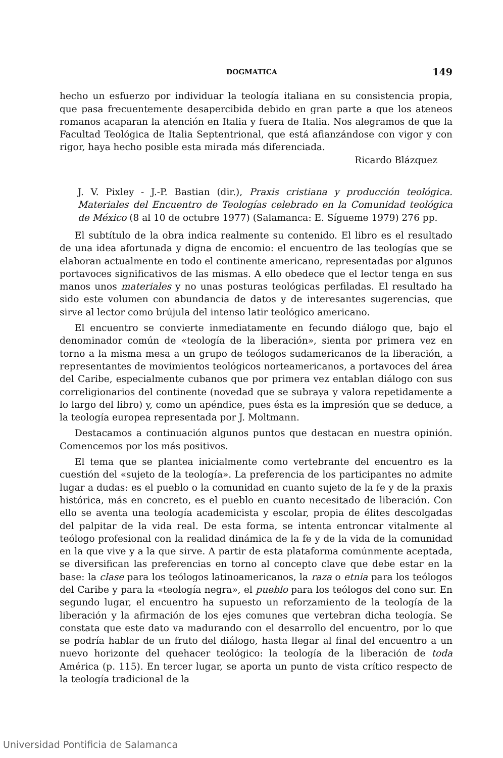DOGMATICA 149
hecho un esfuerzo por individuar la teología italiana en su consistencia propia, que pasa frecuentemente desapercibida debido en gran parte a que los ateneos romanos acaparan la atención en Italia y fuera de Italia. Nos alegramos de que la Facultad Teológica de Italia Septentrional, que está afianzándose con vigor y con rigor, haya hecho posible esta mirada más diferenciada.
Ricardo Blázquez
J. V. Pixley - J.-P. Bastian (dir.), Praxis cristiana y producción teológica. Materiales del Encuentro de Teologías celebrado en la Comunidad teológica de México (8 al 10 de octubre 1977) (Salamanca: E. Sígueme 1979) 276 pp.
El subtítulo de la obra indica realmente su contenido. El libro es el resultado de una idea afortunada y digna de encomio: el encuentro de las teologías que se elaboran actualmente en todo el continente americano, representadas por algunos portavoces significativos de las mismas. A ello obedece que el lector tenga en sus manos unos materiales y no unas posturas teológicas perfiladas. El resultado ha sido este volumen con abundancia de datos y de interesantes sugerencias, que sirve al lector como brújula del intenso latir teológico americano.
El encuentro se convierte inmediatamente en fecundo diálogo que, bajo el denominador común de «teología de la liberación», sienta por primera vez en torno a la misma mesa a un grupo de teólogos sudamericanos de la liberación, a representantes de movimientos teológicos norteamericanos, a portavoces del área del Caribe, especialmente cubanos que por primera vez entablan diálogo con sus correligionarios del continente (novedad que se subraya y valora repetidamente a lo largo del libro) y, como un apéndice, pues ésta es la impresión que se deduce, a la teología europea representada por J. Moltmann.
Destacamos a continuación algunos puntos que destacan en nuestra opinión. Comencemos por los más positivos.
El tema que se plantea inicialmente como vertebrante del encuentro es la cuestión del «sujeto de la teología». La preferencia de los participantes no admite lugar a dudas: es el pueblo o la comunidad en cuanto sujeto de la fe y de la praxis histórica, más en concreto, es el pueblo en cuanto necesitado de liberación. Con ello se aventa una teología academicista y escolar, propia de élites descolgadas del palpitar de la vida real. De esta forma, se intenta entroncar vitalmente al teólogo profesional con la realidad dinámica de la fe y de la vida de la comunidad en la que vive y a la que sirve. A partir de esta plataforma comúnmente aceptada, se diversifican las preferencias en torno al concepto clave que debe estar en la base: la clase para los teólogos latinoamericanos, la raza o etnia para los teólogos del Caribe y para la «teología negra», el pueblo para los teólogos del cono sur. En segundo lugar, el encuentro ha supuesto un reforzamiento de la teología de la liberación y la afirmación de los ejes comunes que vertebran dicha teología. Se constata que este dato va madurando con el desarrollo del encuentro, por lo que se podría hablar de un fruto del diálogo, hasta llegar al final del encuentro a un nuevo horizonte del quehacer teológico: la teología de la liberación de toda América (p. 115). En tercer lugar, se aporta un punto de vista crítico respecto de la teología tradicional de la
Universidad Pontificia de Salamanca